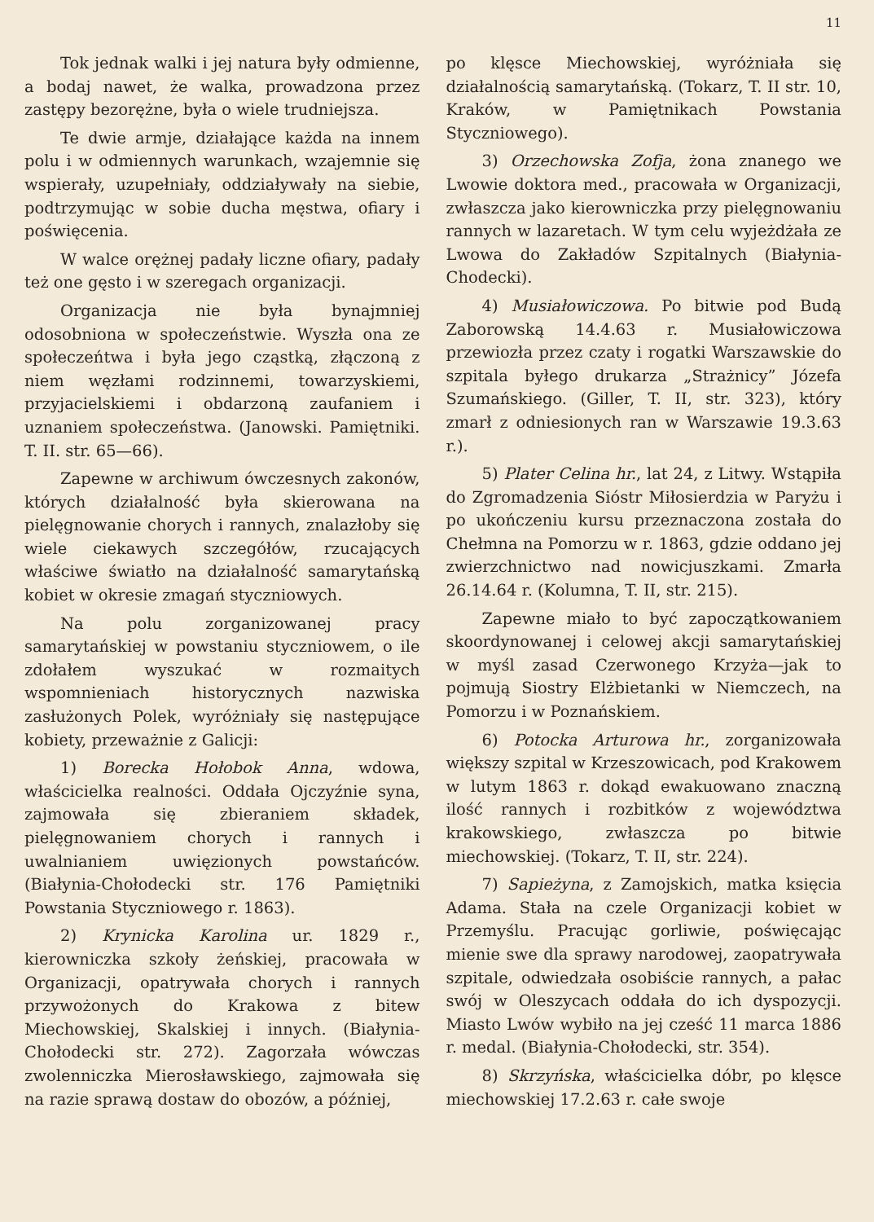11
Tok jednak walki i jej natura były odmienne, a bodaj nawet, że walka, prowadzona przez zastępy bezorężne, była o wiele trudniejsza.
Te dwie armje, działające każda na innem polu i w odmiennych warunkach, wzajemnie się wspierały, uzupełniały, oddziaływały na siebie, podtrzymując w sobie ducha męstwa, ofiary i poświęcenia.
W walce orężnej padały liczne ofiary, padały też one gęsto i w szeregach organizacji.
Organizacja nie była bynajmniej odosobniona w społeczeństwie. Wyszła ona ze społeczeńtwa i była jego cząstką, złączoną z niem węzłami rodzinnemi, towarzyskiemi, przyjacielskiemi i obdarzoną zaufaniem i uznaniem społeczeństwa. (Janowski. Pamiętniki. T. II. str. 65—66).
Zapewne w archiwum ówczesnych zakonów, których działalność była skierowana na pielęgnowanie chorych i rannych, znalazłoby się wiele ciekawych szczegółów, rzucających właściwe światło na działalność samarytańską kobiet w okresie zmagań styczniowych.
Na polu zorganizowanej pracy samarytańskiej w powstaniu styczniowem, o ile zdołałem wyszukać w rozmaitych wspomnieniach historycznych nazwiska zasłużonych Polek, wyróżniały się następujące kobiety, przeważnie z Galicji:
1) Borecka Hołobok Anna, wdowa, właścicielka realności. Oddała Ojczyźnie syna, zajmowała się zbieraniem składek, pielęgnowaniem chorych i rannych i uwalnianiem uwięzionych powstańców. (Białynia-Chołodecki str. 176 Pamiętniki Powstania Styczniowego r. 1863).
2) Krynicka Karolina ur. 1829 r., kierowniczka szkoły żeńskiej, pracowała w Organizacji, opatrywała chorych i rannych przywożonych do Krakowa z bitew Miechowskiej, Skalskiej i innych. (Białynia-Chołodecki str. 272). Zagorzała wówczas zwolenniczka Mierosławskiego, zajmowała się na razie sprawą dostaw do obozów, a później,
po klęsce Miechowskiej, wyróżniała się działalnością samarytańską. (Tokarz, T. II str. 10, Kraków, w Pamiętnikach Powstania Styczniowego).
3) Orzechowska Zofja, żona znanego we Lwowie doktora med., pracowała w Organizacji, zwłaszcza jako kierowniczka przy pielęgnowaniu rannych w lazaretach. W tym celu wyjeżdżała ze Lwowa do Zakładów Szpitalnych (Białynia-Chodecki).
4) Musiałowiczowa. Po bitwie pod Budą Zaborowską 14.4.63 r. Musiałowiczowa przewiozła przez czaty i rogatki Warszawskie do szpitala byłego drukarza „Strażnicy” Józefa Szumańskiego. (Giller, T. II, str. 323), który zmarł z odniesionych ran w Warszawie 19.3.63 r.).
5) Plater Celina hr., lat 24, z Litwy. Wstąpiła do Zgromadzenia Sióstr Miłosierdzia w Paryżu i po ukończeniu kursu przeznaczona została do Chełmna na Pomorzu w r. 1863, gdzie oddano jej zwierzchnictwo nad nowicjuszkami. Zmarła 26.14.64 r. (Kolumna, T. II, str. 215).
Zapewne miało to być zapoczątkowaniem skoordynowanej i celowej akcji samarytańskiej w myśl zasad Czerwonego Krzyża—jak to pojmują Siostry Elżbietanki w Niemczech, na Pomorzu i w Poznańskiem.
6) Potocka Arturowa hr., zorganizowała większy szpital w Krzeszowicach, pod Krakowem w lutym 1863 r. dokąd ewakuowano znaczną ilość rannych i rozbitków z województwa krakowskiego, zwłaszcza po bitwie miechowskiej. (Tokarz, T. II, str. 224).
7) Sapieżyna, z Zamojskich, matka księcia Adama. Stała na czele Organizacji kobiet w Przemyślu. Pracując gorliwie, poświęcając mienie swe dla sprawy narodowej, zaopatrywała szpitale, odwiedzała osobiście rannych, a pałac swój w Oleszycach oddała do ich dyspozycji. Miasto Lwów wybiło na jej cześć 11 marca 1886 r. medal. (Białynia-Chołodecki, str. 354).
8) Skrzyńska, właścicielka dóbr, po klęsce miechowskiej 17.2.63 r. całe swoje